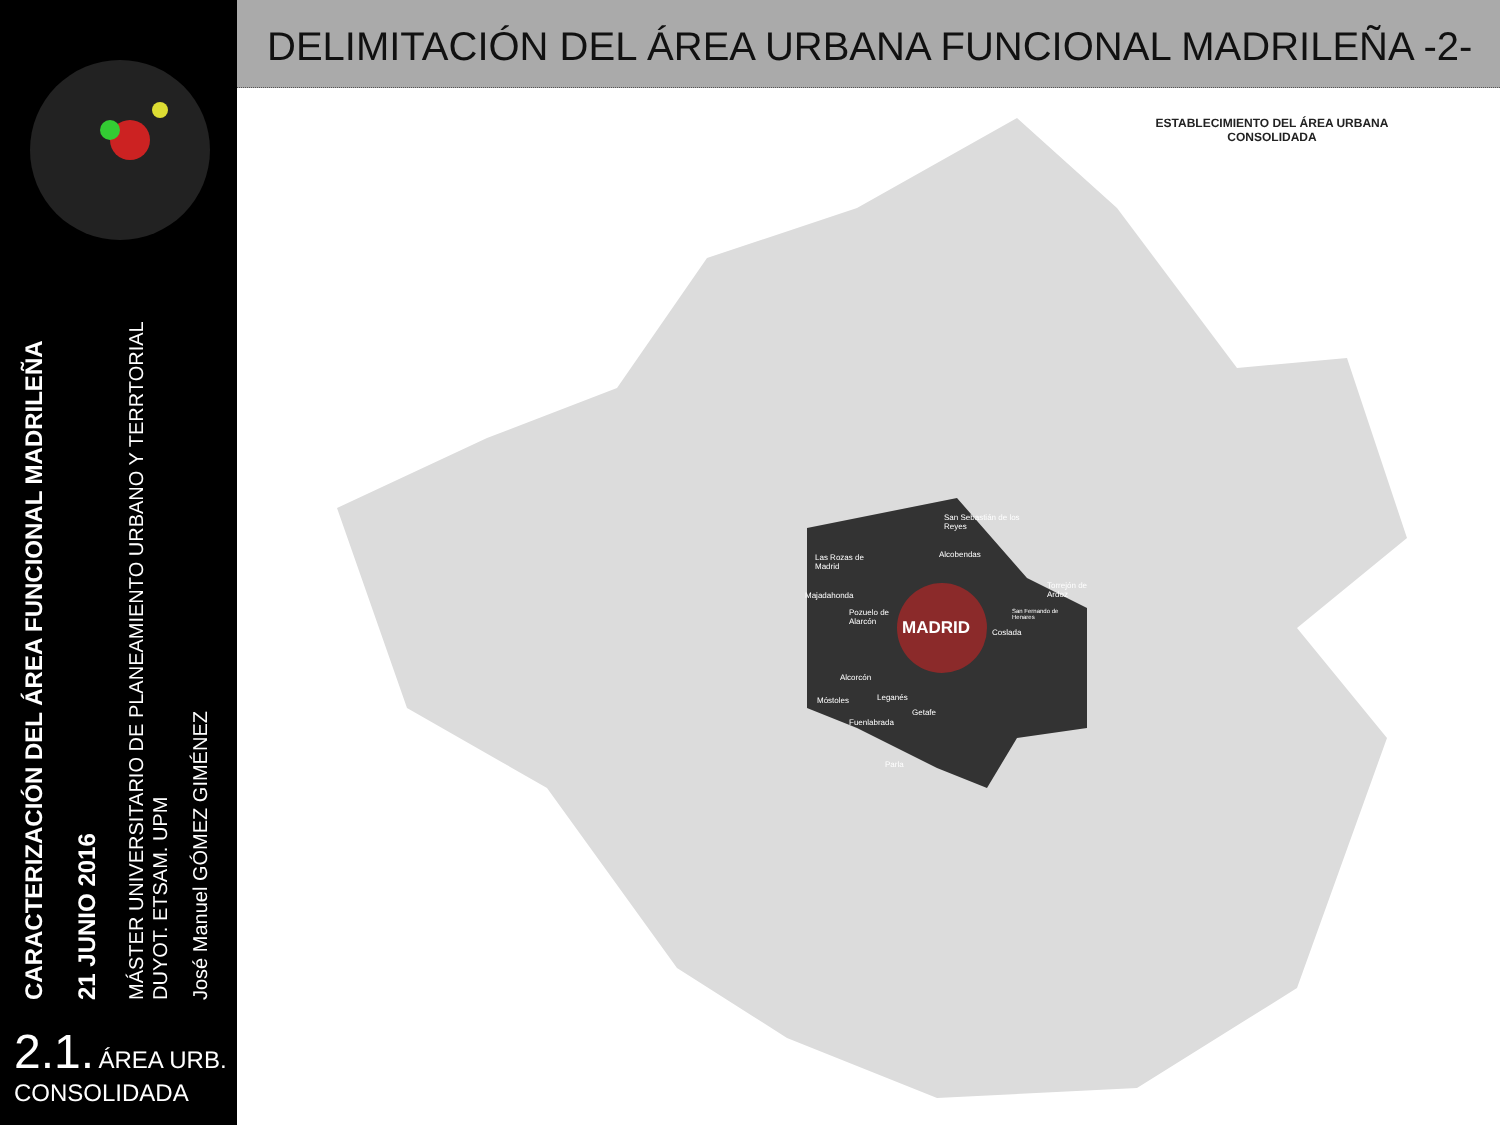CARACTERIZACIÓN DEL ÁREA FUNCIONAL MADRILEÑA
21 JUNIO 2016
MÁSTER UNIVERSITARIO DE PLANEAMIENTO URBANO Y TERRTORIAL
DUYOT. ETSAM. UPM
José Manuel GÓMEZ GIMÉNEZ
2.1. ÁREA URB.
CONSOLIDADA
DELIMITACIÓN DEL ÁREA URBANA FUNCIONAL MADRILEÑA -2-
ESTABLECIMIENTO DEL ÁREA URBANA CONSOLIDADA
MADRID
San Sebastián de los Reyes
Alcobendas
Las Rozas de Madrid
Majadahonda
Pozuelo de Alarcón
Torrejón de Ardoz
San Fernando de Henares
Coslada
Alcorcón
Leganés
Móstoles
Getafe
Fuenlabrada
Parla